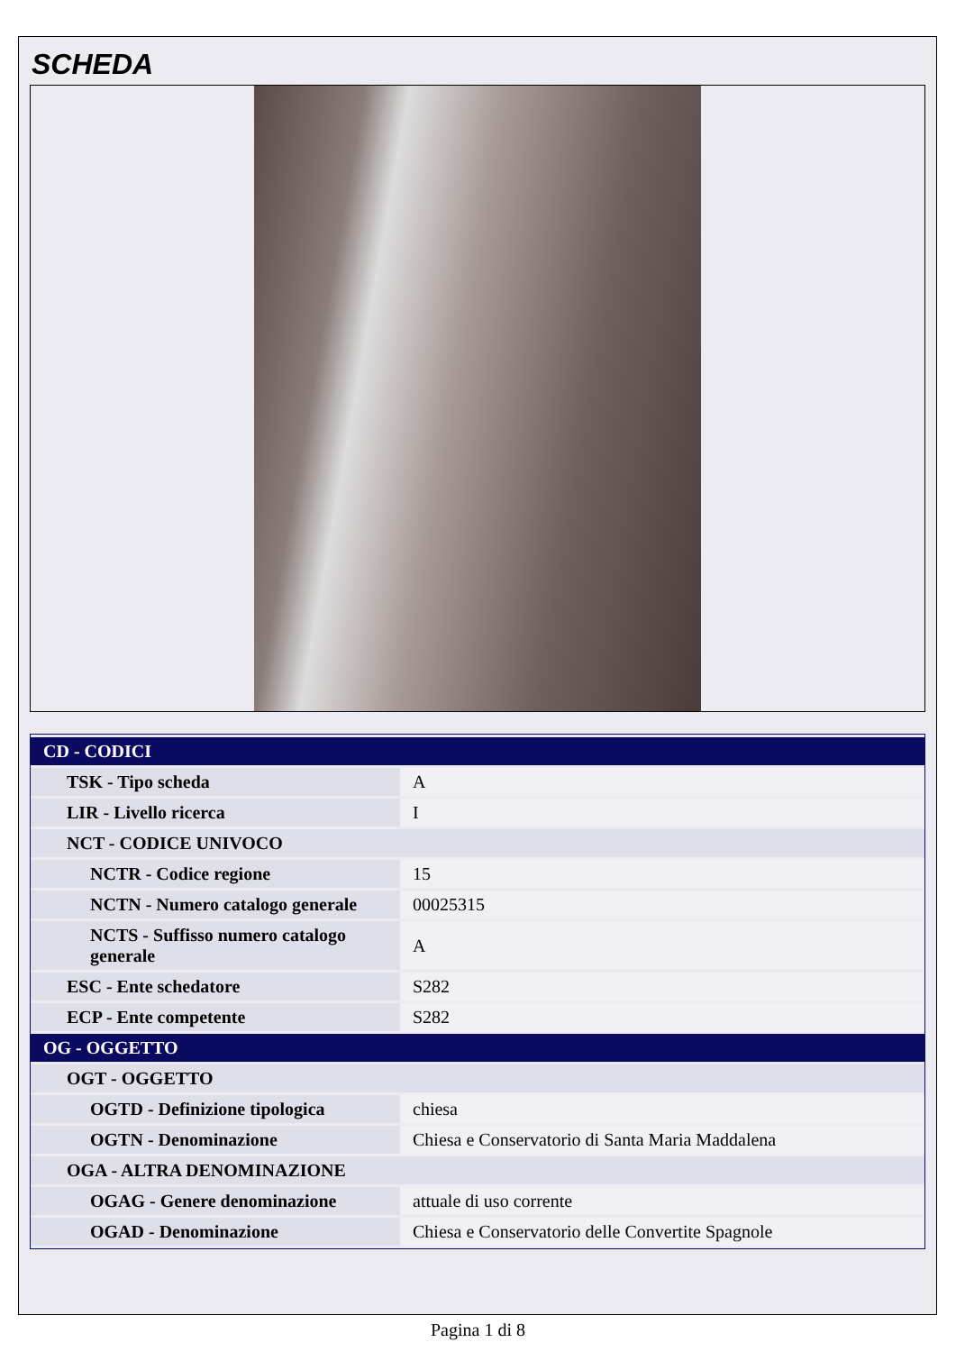SCHEDA
| CD - CODICI | |
| TSK - Tipo scheda | A |
| LIR - Livello ricerca | I |
| NCT - CODICE UNIVOCO | |
| NCTR - Codice regione | 15 |
| NCTN - Numero catalogo generale | 00025315 |
| NCTS - Suffisso numero catalogo generale | A |
| ESC - Ente schedatore | S282 |
| ECP - Ente competente | S282 |
| OG - OGGETTO | |
| OGT - OGGETTO | |
| OGTD - Definizione tipologica | chiesa |
| OGTN - Denominazione | Chiesa e Conservatorio di Santa Maria Maddalena |
| OGA - ALTRA DENOMINAZIONE | |
| OGAG - Genere denominazione | attuale di uso corrente |
| OGAD - Denominazione | Chiesa e Conservatorio delle Convertite Spagnole |
Pagina 1 di 8